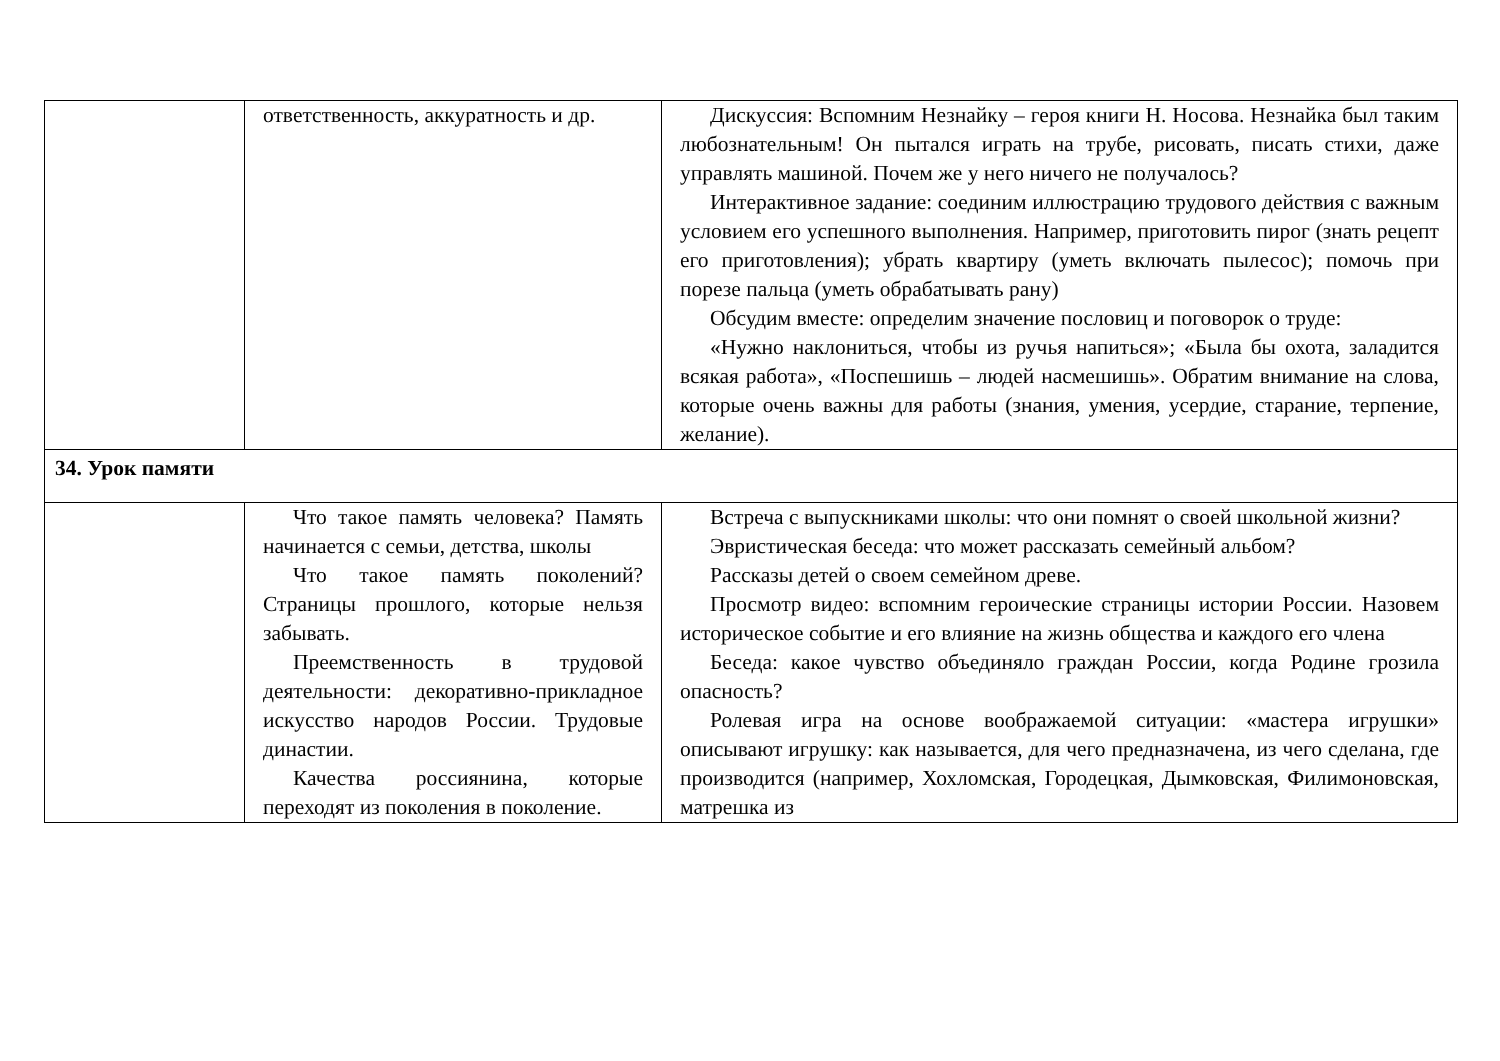| | ответственность, аккуратность и др. | Дискуссия: Вспомним Незнайку – героя книги Н. Носова. Незнайка был таким любознательным! Он пытался играть на трубе, рисовать, писать стихи, даже управлять машиной. Почем же у него ничего не получалось? Интерактивное задание: соединим иллюстрацию трудового действия с важным условием его успешного выполнения. Например, приготовить пирог (знать рецепт его приготовления); убрать квартиру (уметь включать пылесос); помочь при порезе пальца (уметь обрабатывать рану) Обсудим вместе: определим значение пословиц и поговорок о труде: «Нужно наклониться, чтобы из ручья напиться»; «Была бы охота, заладится всякая работа», «Поспешишь – людей насмешишь». Обратим внимание на слова, которые очень важны для работы (знания, умения, усердие, старание, терпение, желание). |
| 34. Урок памяти | | |
| | Что такое память человека? Память начинается с семьи, детства, школы Что такое память поколений? Страницы прошлого, которые нельзя забывать. Преемственность в трудовой деятельности: декоративно-прикладное искусство народов России. Трудовые династии. Качества россиянина, которые переходят из поколения в поколение. | Встреча с выпускниками школы: что они помнят о своей школьной жизни? Эвристическая беседа: что может рассказать семейный альбом? Рассказы детей о своем семейном древе. Просмотр видео: вспомним героические страницы истории России. Назовем историческое событие и его влияние на жизнь общества и каждого его члена Беседа: какое чувство объединяло граждан России, когда Родине грозила опасность? Ролевая игра на основе воображаемой ситуации: «мастера игрушки» описывают игрушку: как называется, для чего предназначена, из чего сделана, где производится (например, Хохломская, Городецкая, Дымковская, Филимоновская, матрешка из |